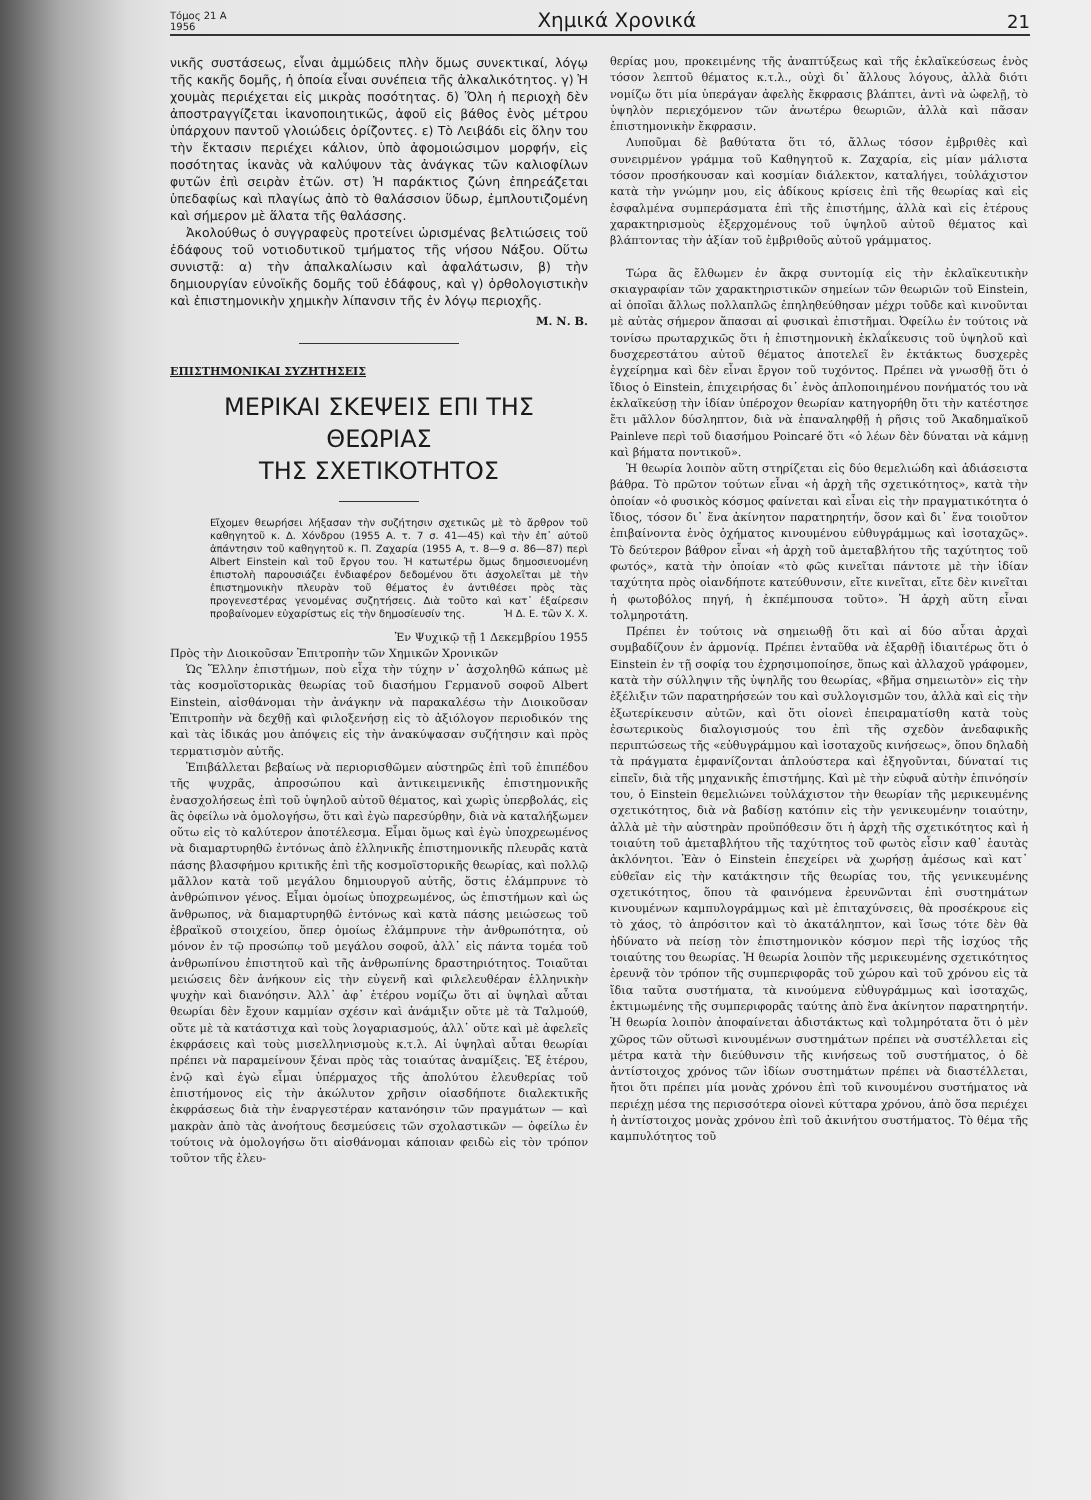Τόμος 21 Α
1956 Χημικά Χρονικά 21
νικῆς συστάσεως, εἶναι ἀμμώδεις πλὴν ὅμως συνεκτικαί, λόγῳ τῆς κακῆς δομῆς, ἡ ὁποία εἶναι συνέπεια τῆς ἀλκαλικότητος. γ) Ἡ χουμὰς περιέχεται εἰς μικρὰς ποσότητας. δ) Ὅλη ἡ περιοχὴ δὲν ἀποστραγγίζεται ἱκανοποιητικῶς, ἀφοῦ εἰς βάθος ἑνὸς μέτρου ὑπάρχουν παντοῦ γλοιώδεις ὁρίζοντες. ε) Τὸ Λειβάδι εἰς ὅλην του τὴν ἔκτασιν περιέχει κάλιον, ὑπὸ ἀφομοιώσιμον μορφήν, εἰς ποσότητας ἱκανὰς νὰ καλύψουν τὰς ἀνάγκας τῶν καλιοφίλων φυτῶν ἐπὶ σειρὰν ἐτῶν. στ) Ἡ παράκτιος ζώνη ἐπηρεάζεται ὑπεδαφίως καὶ πλαγίως ἀπὸ τὸ θαλάσσιον ὕδωρ, ἐμπλουτιζομένη καὶ σήμερον μὲ ἅλατα τῆς θαλάσσης.
Ἀκολούθως ὁ συγγραφεὺς προτείνει ὡρισμένας βελτιώσεις τοῦ ἐδάφους τοῦ νοτιοδυτικοῦ τμήματος τῆς νήσου Νάξου. Οὕτω συνιστᾷ: α) τὴν ἀπαλκαλίωσιν καὶ ἀφαλάτωσιν, β) τὴν δημιουργίαν εὐνοϊκῆς δομῆς τοῦ ἐδάφους, καὶ γ) ὀρθολογιστικὴν καὶ ἐπιστημονικὴν χημικὴν λίπανσιν τῆς ἐν λόγῳ περιοχῆς.
Μ. Ν. Β.
ΕΠΙΣΤΗΜΟΝΙΚΑΙ ΣΥΖΗΤΗΣΕΙΣ
ΜΕΡΙΚΑΙ ΣΚΕΨΕΙΣ ΕΠΙ ΤΗΣ ΘΕΩΡΙΑΣ
ΤΗΣ ΣΧΕΤΙΚΟΤΗΤΟΣ
Εἴχομεν θεωρήσει λήξασαν τὴν συζήτησιν σχετικῶς μὲ τὸ ἄρθρον τοῦ καθηγητοῦ κ. Δ. Χόνδρου (1955 Α. τ. 7 σ. 41—45) καὶ τὴν ἐπ᾽ αὐτοῦ ἀπάντησιν τοῦ καθηγητοῦ κ. Π. Ζαχαρία (1955 Α, τ. 8—9 σ. 86—87) περὶ Albert Einstein καὶ τοῦ ἔργου του. Ἡ κατωτέρω ὅμως δημοσιευομένη ἐπιστολὴ παρουσιάζει ἐνδιαφέρον δεδομένου ὅτι ἀσχολεῖται μὲ τὴν ἐπιστημονικὴν πλευρὰν τοῦ θέματος ἐν ἀντιθέσει πρὸς τὰς προγενεστέρας γενομένας συζητήσεις. Διὰ τοῦτο καὶ κατ᾽ ἐξαίρεσιν προβαίνομεν εὐχαρίστως εἰς τὴν δημοσίευσίν της. Ἡ Δ. Ε. τῶν Χ. Χ.
Ἐν Ψυχικῷ τῇ 1 Δεκεμβρίου 1955
Πρὸς τὴν Διοικοῦσαν Ἐπιτροπὴν τῶν Χημικῶν Χρονικῶν
Ὡς Ἕλλην ἐπιστήμων, ποὺ εἶχα τὴν τύχην ν᾽ ἀσχοληθῶ κάπως μὲ τὰς κοσμοϊστορικὰς θεωρίας τοῦ διασήμου Γερμανοῦ σοφοῦ Albert Einstein, αἰσθάνομαι τὴν ἀνάγκην νὰ παρακαλέσω τὴν Διοικοῦσαν Ἐπιτροπὴν νὰ δεχθῇ καὶ φιλοξενήσῃ εἰς τὸ ἀξιόλογον περιοδικόν της καὶ τὰς ἰδικάς μου ἀπόψεις εἰς τὴν ἀνακύψασαν συζήτησιν καὶ πρὸς τερματισμὸν αὐτῆς.
Ἐπιβάλλεται βεβαίως νὰ περιορισθῶμεν αὐστηρῶς ἐπὶ τοῦ ἐπιπέδου τῆς ψυχρᾶς, ἀπροσώπου καὶ ἀντικειμενικῆς ἐπιστημονικῆς ἐνασχολήσεως ἐπὶ τοῦ ὑψηλοῦ αὐτοῦ θέματος, καὶ χωρὶς ὑπερβολάς, εἰς ἃς ὀφείλω νὰ ὁμολογήσω, ὅτι καὶ ἐγὼ παρεσύρθην, διὰ νὰ καταλήξωμεν οὕτω εἰς τὸ καλύτερον ἀποτέλεσμα. Εἶμαι ὅμως καὶ ἐγὼ ὑποχρεωμένος νὰ διαμαρτυρηθῶ ἐντόνως ἀπὸ ἑλληνικῆς ἐπιστημονικῆς πλευρᾶς κατὰ πάσης βλασφήμου κριτικῆς ἐπὶ τῆς κοσμοϊστορικῆς θεωρίας, καὶ πολλῷ μᾶλλον κατὰ τοῦ μεγάλου δημιουργοῦ αὐτῆς, ὅστις ἐλάμπρυνε τὸ ἀνθρώπινον γένος. Εἶμαι ὁμοίως ὑποχρεωμένος, ὡς ἐπιστήμων καὶ ὡς ἄνθρωπος, νὰ διαμαρτυρηθῶ ἐντόνως καὶ κατὰ πάσης μειώσεως τοῦ ἑβραϊκοῦ στοιχείου, ὅπερ ὁμοίως ἐλάμπρυνε τὴν ἀνθρωπότητα, οὐ μόνον ἐν τῷ προσώπῳ τοῦ μεγάλου σοφοῦ, ἀλλ᾽ εἰς πάντα τομέα τοῦ ἀνθρωπίνου ἐπιστητοῦ καὶ τῆς ἀνθρωπίνης δραστηριότητος. Τοιαῦται μειώσεις δὲν ἀνήκουν εἰς τὴν εὐγενῆ καὶ φιλελευθέραν ἑλληνικὴν ψυχὴν καὶ διανόησιν. Ἀλλ᾽ ἀφ᾽ ἑτέρου νομίζω ὅτι αἱ ὑψηλαὶ αὗται θεωρίαι δὲν ἔχουν καμμίαν σχέσιν καὶ ἀνάμιξιν οὔτε μὲ τὰ Ταλμούθ, οὔτε μὲ τὰ κατάστιχα καὶ τοὺς λογαριασμούς, ἀλλ᾽ οὔτε καὶ μὲ ἀφελεῖς ἐκφράσεις καὶ τοὺς μισελληνισμοὺς κ.τ.λ. Αἱ ὑψηλαὶ αὗται θεωρίαι πρέπει νὰ παραμείνουν ξέναι πρὸς τὰς τοιαύτας ἀναμίξεις. Ἐξ ἑτέρου, ἐνῷ καὶ ἐγὼ εἶμαι ὑπέρμαχος τῆς ἀπολύτου ἐλευθερίας τοῦ ἐπιστήμονος εἰς τὴν ἀκώλυτον χρῆσιν οἱασδήποτε διαλεκτικῆς ἐκφράσεως διὰ τὴν ἐναργεστέραν κατανόησιν τῶν πραγμάτων — καὶ μακρὰν ἀπὸ τὰς ἀνοήτους δεσμεύσεις τῶν σχολαστικῶν — ὀφείλω ἐν τούτοις νὰ ὁμολογήσω ὅτι αἰσθάνομαι κάποιαν φειδὼ εἰς τὸν τρόπον τοῦτον τῆς ἐλευ-
θερίας μου, προκειμένης τῆς ἀναπτύξεως καὶ τῆς ἐκλαϊκεύσεως ἑνὸς τόσον λεπτοῦ θέματος κ.τ.λ., οὐχὶ δι᾽ ἄλλους λόγους, ἀλλὰ διότι νομίζω ὅτι μία ὑπεράγαν ἀφελὴς ἔκφρασις βλάπτει, ἀντὶ νὰ ὠφελῇ, τὸ ὑψηλὸν περιεχόμενον τῶν ἀνωτέρω θεωριῶν, ἀλλὰ καὶ πᾶσαν ἐπιστημονικὴν ἔκφρασιν.
Λυποῦμαι δὲ βαθύτατα ὅτι τό, ἄλλως τόσον ἐμβριθὲς καὶ συνειρμένον γράμμα τοῦ Καθηγητοῦ κ. Ζαχαρία, εἰς μίαν μάλιστα τόσον προσήκουσαν καὶ κοσμίαν διάλεκτον, καταλήγει, τοὐλάχιστον κατὰ τὴν γνώμην μου, εἰς ἀδίκους κρίσεις ἐπὶ τῆς θεωρίας καὶ εἰς ἐσφαλμένα συμπεράσματα ἐπὶ τῆς ἐπιστήμης, ἀλλὰ καὶ εἰς ἑτέρους χαρακτηρισμοὺς ἐξερχομένους τοῦ ὑψηλοῦ αὐτοῦ θέματος καὶ βλάπτοντας τὴν ἀξίαν τοῦ ἐμβριθοῦς αὐτοῦ γράμματος.
Τώρα ἂς ἔλθωμεν ἐν ἄκρᾳ συντομίᾳ εἰς τὴν ἐκλαϊκευτικὴν σκιαγραφίαν τῶν χαρακτηριστικῶν σημείων τῶν θεωριῶν τοῦ Einstein, αἱ ὁποῖαι ἄλλως πολλαπλῶς ἐπηληθεύθησαν μέχρι τοῦδε καὶ κινοῦνται μὲ αὐτὰς σήμερον ἅπασαι αἱ φυσικαὶ ἐπιστῆμαι. Ὀφείλω ἐν τούτοις νὰ τονίσω πρωταρχικῶς ὅτι ἡ ἐπιστημονικὴ ἐκλαΐκευσις τοῦ ὑψηλοῦ καὶ δυσχερεστάτου αὐτοῦ θέματος ἀποτελεῖ ἓν ἐκτάκτως δυσχερὲς ἐγχείρημα καὶ δὲν εἶναι ἔργον τοῦ τυχόντος. Πρέπει νὰ γνωσθῇ ὅτι ὁ ἴδιος ὁ Einstein, ἐπιχειρήσας δι᾽ ἑνὸς ἁπλοποιημένου πονήματός του νὰ ἐκλαϊκεύσῃ τὴν ἰδίαν ὑπέροχον θεωρίαν κατηγορήθη ὅτι τὴν κατέστησε ἔτι μᾶλλον δύσληπτον, διὰ νὰ ἐπαναληφθῇ ἡ ρῆσις τοῦ Ἀκαδημαϊκοῦ Painleve περὶ τοῦ διασήμου Poincaré ὅτι «ὁ λέων δὲν δύναται νὰ κάμνῃ καὶ βήματα ποντικοῦ».
Ἡ θεωρία λοιπὸν αὕτη στηρίζεται εἰς δύο θεμελιώδη καὶ ἀδιάσειστα βάθρα. Τὸ πρῶτον τούτων εἶναι «ἡ ἀρχὴ τῆς σχετικότητος», κατὰ τὴν ὁποίαν «ὁ φυσικὸς κόσμος φαίνεται καὶ εἶναι εἰς τὴν πραγματικότητα ὁ ἴδιος, τόσον δι᾽ ἕνα ἀκίνητον παρατηρητήν, ὅσον καὶ δι᾽ ἕνα τοιοῦτον ἐπιβαίνοντα ἑνὸς ὀχήματος κινουμένου εὐθυγράμμως καὶ ἰσοταχῶς». Τὸ δεύτερον βάθρον εἶναι «ἡ ἀρχὴ τοῦ ἀμεταβλήτου τῆς ταχύτητος τοῦ φωτός», κατὰ τὴν ὁποίαν «τὸ φῶς κινεῖται πάντοτε μὲ τὴν ἰδίαν ταχύτητα πρὸς οἱανδήποτε κατεύθυνσιν, εἴτε κινεῖται, εἴτε δὲν κινεῖται ἡ φωτοβόλος πηγή, ἡ ἐκπέμπουσα τοῦτο». Ἡ ἀρχὴ αὕτη εἶναι τολμηροτάτη.
Πρέπει ἐν τούτοις νὰ σημειωθῇ ὅτι καὶ αἱ δύο αὗται ἀρχαὶ συμβαδίζουν ἐν ἁρμονίᾳ. Πρέπει ἐνταῦθα νὰ ἐξαρθῇ ἰδιαιτέρως ὅτι ὁ Einstein ἐν τῇ σοφίᾳ του ἐχρησιμοποίησε, ὅπως καὶ ἀλλαχοῦ γράφομεν, κατὰ τὴν σύλληψιν τῆς ὑψηλῆς του θεωρίας, «βῆμα σημειωτὸν» εἰς τὴν ἐξέλιξιν τῶν παρατηρήσεών του καὶ συλλογισμῶν του, ἀλλὰ καὶ εἰς τὴν ἐξωτερίκευσιν αὐτῶν, καὶ ὅτι οἱονεὶ ἐπειραματίσθη κατὰ τοὺς ἐσωτερικοὺς διαλογισμούς του ἐπὶ τῆς σχεδὸν ἀνεδαφικῆς περιπτώσεως τῆς «εὐθυγράμμου καὶ ἰσοταχοῦς κινήσεως», ὅπου δηλαδὴ τὰ πράγματα ἐμφανίζονται ἁπλούστερα καὶ ἐξηγοῦνται, δύναταί τις εἰπεῖν, διὰ τῆς μηχανικῆς ἐπιστήμης. Καὶ μὲ τὴν εὐφυᾶ αὐτὴν ἐπινόησίν του, ὁ Einstein θεμελιώνει τοὐλάχιστον τὴν θεωρίαν τῆς μερικευμένης σχετικότητος, διὰ νὰ βαδίσῃ κατόπιν εἰς τὴν γενικευμένην τοιαύτην, ἀλλὰ μὲ τὴν αὐστηρὰν προϋπόθεσιν ὅτι ἡ ἀρχὴ τῆς σχετικότητος καὶ ἡ τοιαύτη τοῦ ἀμεταβλήτου τῆς ταχύτητος τοῦ φωτὸς εἶσιν καθ᾽ ἑαυτὰς ἀκλόνητοι. Ἐὰν ὁ Einstein ἐπεχείρει νὰ χωρήσῃ ἀμέσως καὶ κατ᾽ εὐθεῖαν εἰς τὴν κατάκτησιν τῆς θεωρίας του, τῆς γενικευμένης σχετικότητος, ὅπου τὰ φαινόμενα ἐρευνῶνται ἐπὶ συστημάτων κινουμένων καμπυλογράμμως καὶ μὲ ἐπιταχύνσεις, θὰ προσέκρουε εἰς τὸ χάος, τὸ ἀπρόσιτον καὶ τὸ ἀκατάληπτον, καὶ ἴσως τότε δὲν θὰ ἠδύνατο νὰ πείσῃ τὸν ἐπιστημονικὸν κόσμον περὶ τῆς ἰσχύος τῆς τοιαύτης του θεωρίας. Ἡ θεωρία λοιπὸν τῆς μερικευμένης σχετικότητος ἐρευνᾷ τὸν τρόπον τῆς συμπεριφορᾶς τοῦ χώρου καὶ τοῦ χρόνου εἰς τὰ ἴδια ταῦτα συστήματα, τὰ κινούμενα εὐθυγράμμως καὶ ἰσοταχῶς, ἐκτιμωμένης τῆς συμπεριφορᾶς ταύτης ἀπὸ ἕνα ἀκίνητον παρατηρητήν. Ἡ θεωρία λοιπὸν ἀποφαίνεται ἀδιστάκτως καὶ τολμηρότατα ὅτι ὁ μὲν χῶρος τῶν οὕτωσὶ κινουμένων συστημάτων πρέπει νὰ συστέλλεται εἰς μέτρα κατὰ τὴν διεύθυνσιν τῆς κινήσεως τοῦ συστήματος, ὁ δὲ ἀντίστοιχος χρόνος τῶν ἰδίων συστημάτων πρέπει νὰ διαστέλλεται, ἤτοι ὅτι πρέπει μία μονὰς χρόνου ἐπὶ τοῦ κινουμένου συστήματος νὰ περιέχῃ μέσα της περισσότερα οἱονεὶ κύτταρα χρόνου, ἀπὸ ὅσα περιέχει ἡ ἀντίστοιχος μονὰς χρόνου ἐπὶ τοῦ ἀκινήτου συστήματος. Τὸ θέμα τῆς καμπυλότητος τοῦ